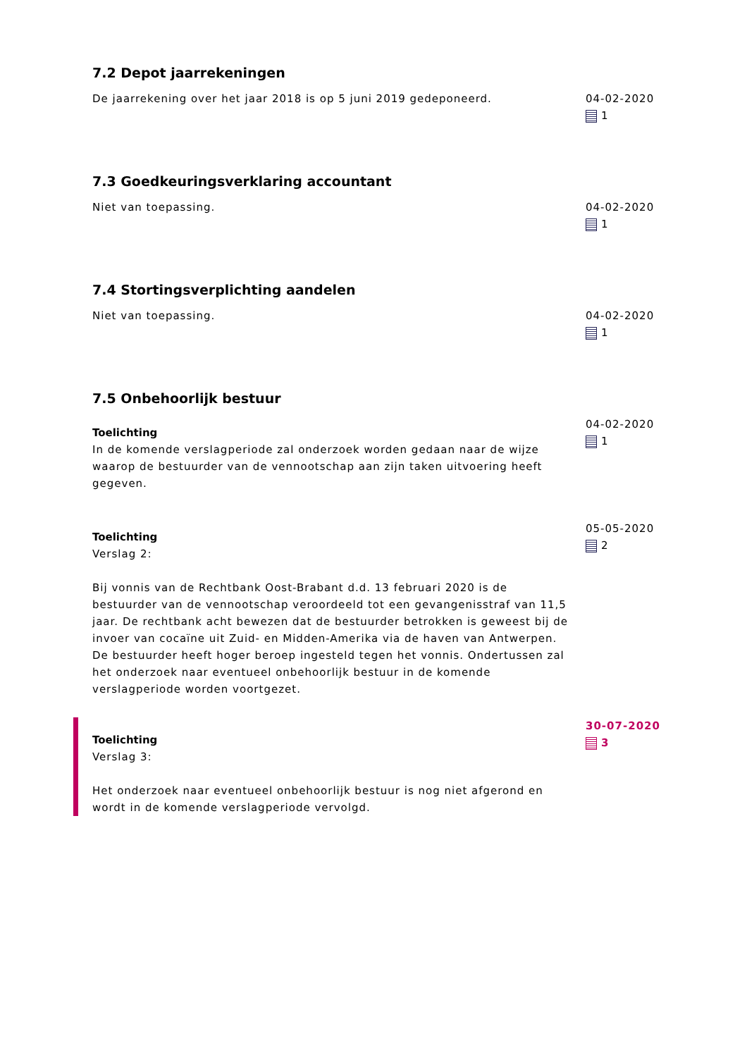7.2 Depot jaarrekeningen
De jaarrekening over het jaar 2018 is op 5 juni 2019 gedeponeerd. 04-02-2020
1
7.3 Goedkeuringsverklaring accountant
Niet van toepassing. 04-02-2020
1
7.4 Stortingsverplichting aandelen
Niet van toepassing. 04-02-2020
1
7.5 Onbehoorlijk bestuur
Toelichting
In de komende verslagperiode zal onderzoek worden gedaan naar de wijze waarop de bestuurder van de vennootschap aan zijn taken uitvoering heeft gegeven.
04-02-2020
1
Toelichting
Verslag 2:
Bij vonnis van de Rechtbank Oost-Brabant d.d. 13 februari 2020 is de bestuurder van de vennootschap veroordeeld tot een gevangenisstraf van 11,5 jaar. De rechtbank acht bewezen dat de bestuurder betrokken is geweest bij de invoer van cocaïne uit Zuid- en Midden-Amerika via de haven van Antwerpen. De bestuurder heeft hoger beroep ingesteld tegen het vonnis. Ondertussen zal het onderzoek naar eventueel onbehoorlijk bestuur in de komende verslagperiode worden voortgezet.
05-05-2020
2
Toelichting
Verslag 3:
Het onderzoek naar eventueel onbehoorlijk bestuur is nog niet afgerond en wordt in de komende verslagperiode vervolgd.
30-07-2020
3